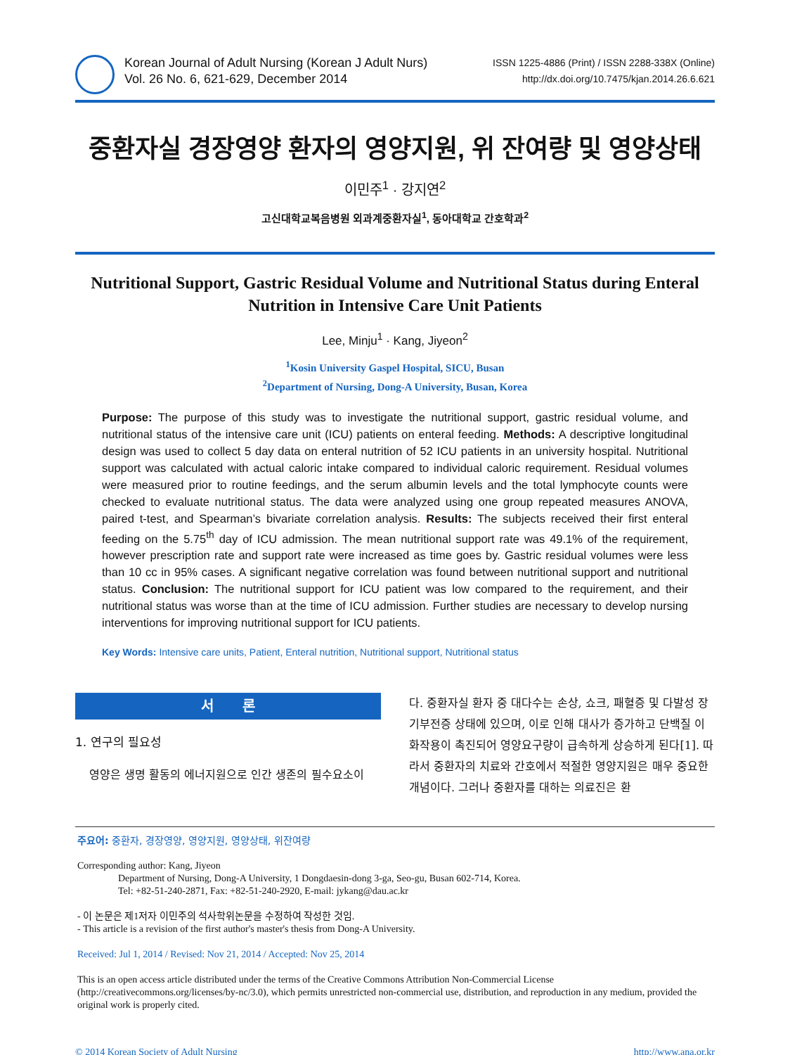Korean Journal of Adult Nursing (Korean J Adult Nurs)
Vol. 26 No. 6, 621-629, December 2014
ISSN 1225-4886 (Print) / ISSN 2288-338X (Online)
http://dx.doi.org/10.7475/kjan.2014.26.6.621
중환자실 경장영양 환자의 영양지원, 위 잔여량 및 영양상태
이민주<sup>1</sup> · 강지연<sup>2</sup>
고신대학교복음병원 외과계중환자실<sup>1</sup>, 동아대학교 간호학과<sup>2</sup>
Nutritional Support, Gastric Residual Volume and Nutritional Status during Enteral Nutrition in Intensive Care Unit Patients
Lee, Minju<sup>1</sup> · Kang, Jiyeon<sup>2</sup>
<sup>1</sup> Kosin University Gaspel Hospital, SICU, Busan
<sup>2</sup> Department of Nursing, Dong-A University, Busan, Korea
Purpose: The purpose of this study was to investigate the nutritional support, gastric residual volume, and nutritional status of the intensive care unit (ICU) patients on enteral feeding. Methods: A descriptive longitudinal design was used to collect 5 day data on enteral nutrition of 52 ICU patients in an university hospital. Nutritional support was calculated with actual caloric intake compared to individual caloric requirement. Residual volumes were measured prior to routine feedings, and the serum albumin levels and the total lymphocyte counts were checked to evaluate nutritional status. The data were analyzed using one group repeated measures ANOVA, paired t-test, and Spearman’s bivariate correlation analysis. Results: The subjects received their first enteral feeding on the 5.75<sup>th</sup> day of ICU admission. The mean nutritional support rate was 49.1% of the requirement, however prescription rate and support rate were increased as time goes by. Gastric residual volumes were less than 10 cc in 95% cases. A significant negative correlation was found between nutritional support and nutritional status. Conclusion: The nutritional support for ICU patient was low compared to the requirement, and their nutritional status was worse than at the time of ICU admission. Further studies are necessary to develop nursing interventions for improving nutritional support for ICU patients.
Key Words: Intensive care units, Patient, Enteral nutrition, Nutritional support, Nutritional status
서 론
1. 연구의 필요성
영양은 생명 활동의 에너지원으로 인간 생존의 필수요소이
다. 중환자실 환자 중 대다수는 손상, 쇼크, 패혈증 및 다발성 장기부전증 상태에 있으며, 이로 인해 대사가 증가하고 단백질 이화작용이 촉진되어 영양요구량이 급속하게 상승하게 된다[1]. 따라서 중환자의 치료와 간호에서 적절한 영양지원은 매우 중요한 개념이다. 그러나 중환자를 대하는 의료진은 환
주요어: 중환자, 경장영양, 영양지원, 영양상태, 위잔여량
Corresponding author: Kang, Jiyeon
Department of Nursing, Dong-A University, 1 Dongdaesin-dong 3-ga, Seo-gu, Busan 602-714, Korea.
Tel: +82-51-240-2871, Fax: +82-51-240-2920, E-mail: jykang@dau.ac.kr
- 이 논문은 제1저자 이민주의 석사학위논문을 수정하여 작성한 것임.
- This article is a revision of the first author's master's thesis from Dong-A University.
Received: Jul 1, 2014 / Revised: Nov 21, 2014 / Accepted: Nov 25, 2014
This is an open access article distributed under the terms of the Creative Commons Attribution Non-Commercial License (http://creativecommons.org/licenses/by-nc/3.0), which permits unrestricted non-commercial use, distribution, and reproduction in any medium, provided the original work is properly cited.
© 2014 Korean Society of Adult Nursing http://www.ana.or.kr